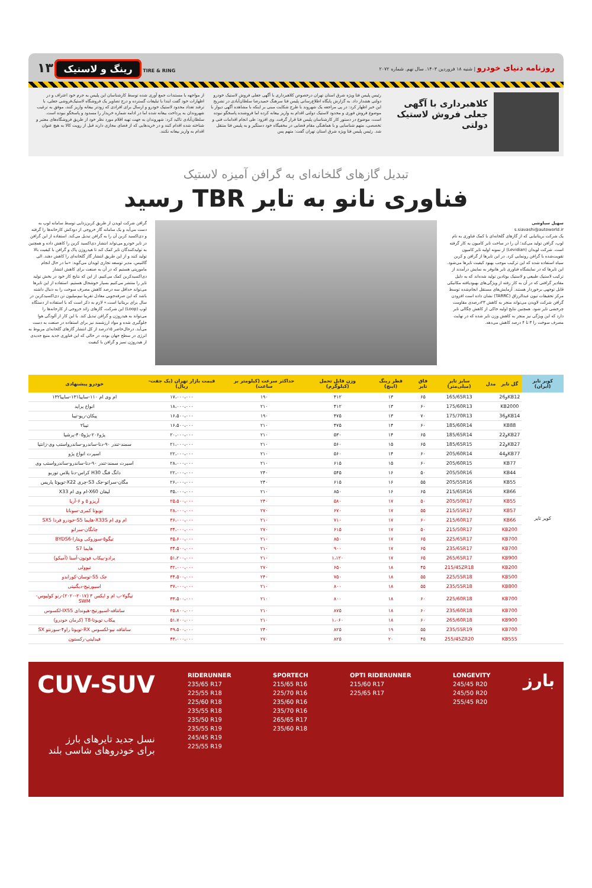روزنامه دنیای خودرو | شنبه ۱۸ فروردین ۱۴۰۳. سال نهم. شماره ۲۰۷۲
TIRE & RING رینگ و لاستیک ۱۳
کلاهبرداری با آگهی جعلی فروش لاستیک دولتی
رئیس پلیس فتا ویژه شرق استان تهران درخصوص کلاهبرداری با آگهی جعلی فروش لاستیک خودرو دولتی هشدار داد. به گزارش پایگاه اطلاع‌رسانی پلیس فتا سرهنگ حمیدرضا سلطان‌آبادی در تشریح این خبر اظهار کرد: در پی مراجعه یک شهروند با طرح شکایت مبنی بر اینکه با مشاهده آگهی دیوار با موضوع فروش فوری و محدود لاستیک دولتی اقدام به واریز بیعانه کرده اما فروشنده پاسخگو نبوده است، موضوع در دستور کار کارشناسان پلیس فتا قرار گرفت. وی افزود: طی انجام اقدامات فنی و تخصصی، متهم شناسایی و با هماهنگی مقام قضایی در مخفیگاه خود دستگیر و به پلیس فتا منتقل شد. رئیس پلیس فتا ویژه شرق استان تهران گفت: متهم پس
از مواجهه با مستندات جمع آوری شده توسط کارشناسان این پلیس به جرم خود اعتراف و در اظهارات خود گفت ابتدا با تبلیغات گسترده و درج تصاویر یک فروشگاه لاستیک‌فروشی جعلی، با ترفند تعداد محدود لاستیک خودرو و ارسال برای افرادی که زودتر بیعانه واریز کنند، موفق به ترغیب شهروندان به پرداخت بیعانه شده اما در ادامه شماره خریدار را مسدود و پاسخگو نبوده است. سلطان‌آبادی تاکید کرد: شهروندان به جهت تهیه اقلام مورد نظر خود از طریق فروشگاه‌های معتبر و شناخته شده اقدام کنند و در خریدهایی که از فضای مجازی دارند قبل از رویت کالا به هیچ عنوان اقدام به واریز بیعانه نکنند.
تبدیل گازهای گلخانه‌ای به گرافن آمیزه لاستیک
فناوری نانو به تایر TBR رسید
سهیل سیاوشی
s.siavashi@autoworld.ir
یک شرکت بریتانیایی که از گازهای گلخانه‌ای با کمک فناوری به نام لوپ، گرافن تولید می‌کند؛ آن را در ساخت تایر کامیون به کار گرفته است. شرکت لویدان (Levidian) از نمونه اولیه تایر کامیون تقویت‌شده با گرافن رونمایی کرد. در این تایرها از گرافن و کربن سیاه استفاده شده که این ترکیب موجب بهبود کیفیت تایرها می‌شود. این تایرها که در نمایشگاه فناوری تایر هانوفر به نمایش درآمدند از ترکیب لاستیک طبیعی و لاستیک بوتادین تولید شده‌اند که به دلیل مقادیر گرافنی که در آن به کار رفته از ویژگی‌های بهبودیافته مکانیکی قابل توجهی برخوردار هستند. آزمایش‌های مستقل انجام‌شده توسط مرکز تحقیقات تیون عبدالرزاق (TARRC) نشان داده است افزودن گرافن شرکت لاویدن می‌تواند منجر به کاهش ۲۳درصدی مقاومت چرخشی تایر شود. همچنین نتایج اولیه حاکی از کاهش چگالی تایر دارد که این ویژگی نیز منجر به کاهش وزن تایر شده که در نهایت مصرف سوخت را ۳ تا ۴ درصد کاهش می‌دهد.
گرافن شرکت لویدن از طریق کربن‌زدایی توسط سامانه لوپ به دست می‌آید و یک سامانه گاز خروجی از دودکش کارخانه‌ها را گرفته و دی‌اکسید کربن آن را به گرافن تبدیل می‌کند. استفاده از این گرافن در تایر خودرو می‌تواند انتشار دی‌اکسید کربن را کاهش داده و همچنین به تولیدکنندگان تایر کمک کند تا هیدروژن پاک و گرافن با کیفیت بالا تولید کنند و از این طریق انتشار گاز گلخانه‌ای را کاهش دهند. الی گالنیس، مدیر توسعه تجاری لویدان می‌گوید: «ما در حال انجام ماموریتی هستیم که در آن به صنعت برای کاهش انتشار دی‌اکسیدکربن کمک می‌کنیم. از این که نتایج کار خود در بخش تولید تایر را منتشر می‌کنیم بسیار خوشحال هستیم. استفاده از این تایرها می‌تواند حداقل سه درصد کاهش مصرف سوخت را به دنبال داشته باشد که این صرفه‌جویی معادل تقریبا نیم‌میلیون تن دی‌اکسیدکربن در سال برای بریتانیا است.» لازم به ذکر است که با استفاده از دستگاه لوپ (Loop) این شرکت، گازهای زائد خروجی از کارخانه‌ها را می‌تواند به هیدروژن و گرافن تبدیل کند. با این کار از آلودگی هوا جلوگیری شده و مواد ارزشمند نیز برای استفاده در صنعت به دست می‌آید. درحال‌حاضر ۱۵درصد از کل انتشار گازهای گلخانه‌ای مربوط به انرژی در سطح جهان بوده، در حالی که این فناوری جدید منبع جدیدی از هیدروژن تمیز و گرافن با کیفیت
| کویر تایر (ایران) | گل تایر | مدل | سایز تایر (میلی‌متر) | فاق تایر | قطر رینگ (اینچ) | وزن قابل تحمل (کیلوگرم) | حداکثر سرعت (کیلومتر بر ساعت) | قیمت بازار تهران (یک جفت-ریال) | خودرو پیشنهادی |
| --- | --- | --- | --- | --- | --- | --- | --- | --- | --- |
| کویر تایر | KB12و26 | | 165/65R13 | ۶۵ | ۱۳ | ۴۱۲ | ۱۹۰ | ۱۷،۰۰۰،۰۰۰ | ام وی ام ۱۱۰-ساپیا۱۳۱-ساپیا۱۳۲ |
| | KB2000 | | 175/60R13 | ۶۰ | ۱۳ | ۴۱۲ | ۲۱۰ | ۱۸،۰۰۰،۰۰۰ | انواع پراید |
| | KB14و36 | | 175/70R13 | ۷۰ | ۱۳ | ۴۷۵ | ۱۹۰ | ۱۶،۵۰۰،۰۰۰ | پیکان-ریو-تیبا |
| | KB88 | | 185/60R14 | ۶۰ | ۱۴ | ۴۷۵ | ۲۱۰ | ۱۶،۵۰۰،۰۰۰ | تیبا۲ |
| | KB27و22 | | 185/65R14 | ۶۵ | ۱۴ | ۵۳۰ | ۲۱۰ | ۲۰،۰۰۰،۰۰۰ | پژو۲۰۶-پژو۴۰۵-پرشیا |
| | KB27و22 | | 185/65R15 | ۶۵ | ۱۵ | ۵۶۰ | ۲۱۰ | ۲۱،۰۰۰،۰۰۰ | سمند-تندر ۹۰-دنا-ساندرو-ساندرواستپ وی-زانتیا |
| | KB77و44 | | 205/60R14 | ۶۰ | ۱۴ | ۵۶۰ | ۲۱۰ | ۲۲،۰۰۰،۰۰۰ | اسپرت انواع پژو |
| | KB77 | | 205/60R15 | ۶۰ | ۱۵ | ۶۱۵ | ۲۱۰ | ۲۸،۰۰۰،۰۰۰ | اسپرت سمند-تندر ۹۰-دنا-ساندرو-ساندرواستپ وی |
| | KB44 | | 205/50R16 | ۵۰ | ۱۶ | ۵۴۵ | ۲۴۰ | ۲۲،۰۰۰،۰۰۰ | دانگ فنگ H30 کراس-دنا پلاس توربو |
| | KB55 | | 205/55R16 | ۵۵ | ۱۶ | ۶۱۵ | ۲۴۰ | ۲۶،۰۰۰،۰۰۰ | مگان-سراتو-جک S3-چری X22-تویوتا یاریس |
| | KB66 | | 215/65R16 | ۶۵ | ۱۶ | ۸۵۰ | ۲۱۰ | ۳۵،۰۰۰،۰۰۰ | لیفان X60-ام وی ام X33 |
| | KB55 | | 205/50R17 | ۵۰ | ۱۷ | ۵۸۰ | ۲۴۰ | ۲۵،۵۰۰،۰۰۰ | آریزو ۵ و ۶-آریا |
| | KB57 | | 215/55R17 | ۵۵ | ۱۷ | ۶۷۰ | ۲۷۰ | ۲۸،۰۰۰،۰۰۰ | تویوتا کمری-سوناتا |
| | KB66 | | 215/60R17 | ۶۰ | ۱۷ | ۷۱۰ | ۲۱۰ | ۳۶،۰۰۰،۰۰۰ | ام وی ام X33S-هایما S5-خودرو فردا SX5 |
| | KB200 | | 215/50R17 | ۵۰ | ۱۷ | ۶۱۵ | ۲۷۰ | ۳۴،۰۰۰،۰۰۰ | چانگان-سراتو |
| | KB700 | | 225/65R17 | ۶۵ | ۱۷ | ۸۵۰ | ۲۱۰ | ۳۵،۶۰۰،۰۰۰ | تیگو۵-سوزوکی ویتارا-BYDS6 |
| | KB700 | | 235/65R17 | ۶۵ | ۱۷ | ۹۰۰ | ۲۱۰ | ۳۴،۵۰۰،۰۰۰ | هایما S7 |
| | KB900 | | 265/65R17 | ۶۵ | ۱۷ | ۱،۱۲۰ | ۲۱۰ | ۵۱،۲۰۰،۰۰۰ | پرادو-پیکاپ فوتون-آسنا (آمیکو) |
| | KB200 | | 215/45ZR18 | ۴۵ | ۱۸ | ۶۵۰ | ۲۷۰ | ۳۲،۰۰۰،۰۰۰ | تیوولی |
| | KB500 | | 225/55R18 | ۵۵ | ۱۸ | ۷۵۰ | ۲۴۰ | ۳۴،۵۰۰،۰۰۰ | جک S5-توسان-کوراندو |
| | KB800 | | 235/55R18 | ۵۵ | ۱۸ | ۸۰۰ | ۲۱۰ | ۳۷،۰۰۰،۰۰۰ | اسپورتیج-دیگنیتی |
| | KB700 | | 225/60R18 | ۶۰ | ۱۸ | ۸۰۰ | ۲۱۰ | ۳۳،۵۰۰،۰۰۰ | تیگو۷-ب ام و ایکس ۳ (۲۰۱۷-۲۰۲۰)-رنو کولیوس-SWM |
| | KB700 | | 235/60R18 | ۶۰ | ۱۸ | ۸۷۵ | ۲۱۰ | ۳۵،۸۰۰،۰۰۰ | سانتافه-اسپورتیج-هیوندای IX55-لکسوس |
| | KB900 | | 265/60R18 | ۶۰ | ۱۸ | ۱،۰۶۰ | ۲۱۰ | ۵۱،۷۰۰،۰۰۰ | پیکاپ تویوتا-T8 (کرمان خودرو) |
| | KB700 | | 235/55R19 | ۵۵ | ۱۹ | ۸۲۵ | ۲۴۰ | ۳۹،۵۰۰،۰۰۰ | سانتافه نیو-لکسوس RX-تویوتا راو۴-سورنتو SX |
| | KB555 | | 255/45ZR20 | ۴۵ | ۲۰ | ۸۲۵ | ۲۷۰ | ۴۳،۰۰۰،۰۰۰ | فیدلیتی-رکستون |
بارز
RIDERUNNER
235/65 R17
225/55 R18
225/60 R18
235/55 R18
235/50 R19
235/55 R19
245/45 R19
225/55 R19
SPORTECH
215/65 R16
225/70 R16
235/60 R16
235/70 R16
265/65 R17
235/60 R18
OPTI RIDERUNNER
215/60 R17
225/65 R17
LONGEVITY
245/45 R20
245/50 R20
255/45 R20
CUV-SUV
نسل جدید تایرهای بارز
برای خودروهای شاسی بلند